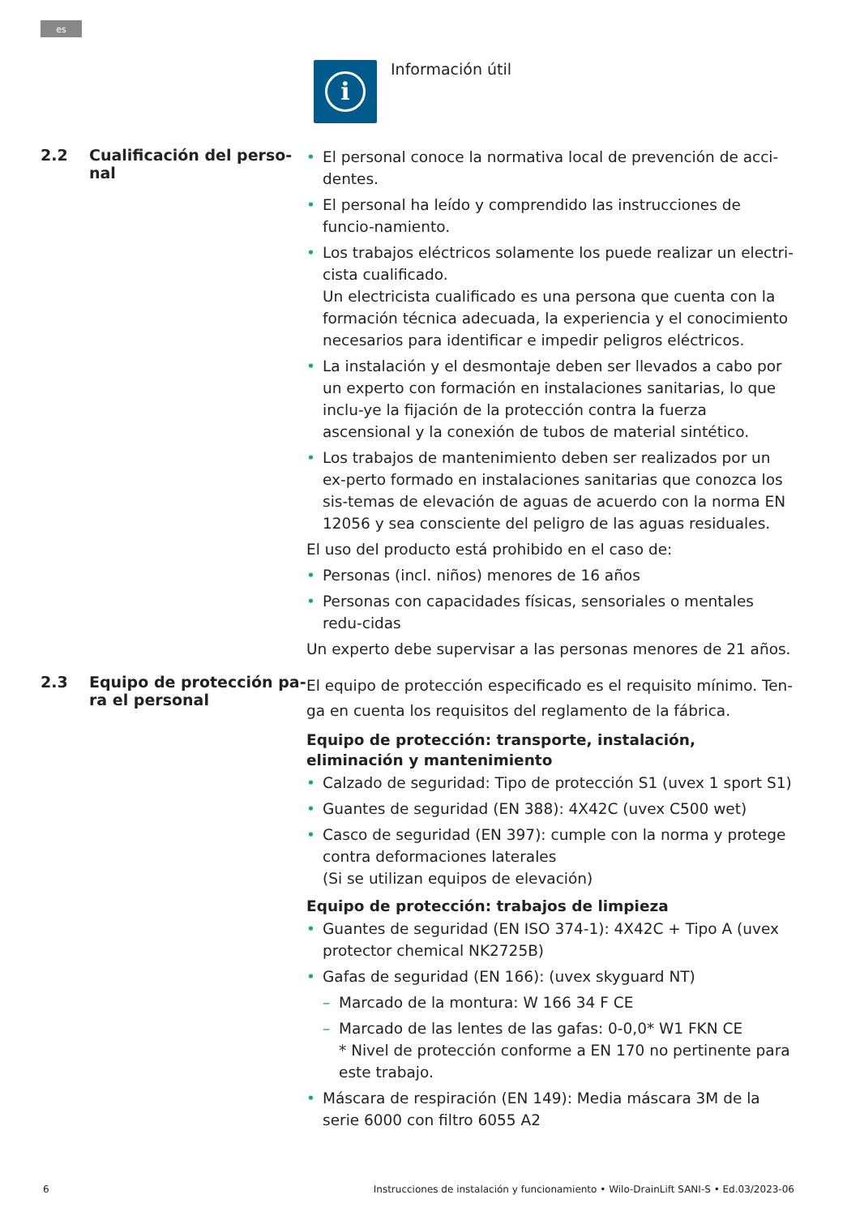es
i
Información útil
2.2 Cualificación del perso-
nal
El personal conoce la normativa local de prevención de acci-dentes.
El personal ha leído y comprendido las instrucciones de funcio-namiento.
Los trabajos eléctricos solamente los puede realizar un electri-cista cualificado.
Un electricista cualificado es una persona que cuenta con la formación técnica adecuada, la experiencia y el conocimiento necesarios para identificar e impedir peligros eléctricos.
La instalación y el desmontaje deben ser llevados a cabo por un experto con formación en instalaciones sanitarias, lo que inclu-ye la fijación de la protección contra la fuerza ascensional y la conexión de tubos de material sintético.
Los trabajos de mantenimiento deben ser realizados por un ex-perto formado en instalaciones sanitarias que conozca los sis-temas de elevación de aguas de acuerdo con la norma EN 12056 y sea consciente del peligro de las aguas residuales.
El uso del producto está prohibido en el caso de:
Personas (incl. niños) menores de 16 años
Personas con capacidades físicas, sensoriales o mentales redu-cidas
Un experto debe supervisar a las personas menores de 21 años.
2.3 Equipo de protección pa-
ra el personal
El equipo de protección especificado es el requisito mínimo. Ten-ga en cuenta los requisitos del reglamento de la fábrica.
Equipo de protección: transporte, instalación, eliminación y mantenimiento
Calzado de seguridad: Tipo de protección S1 (uvex 1 sport S1)
Guantes de seguridad (EN 388): 4X42C (uvex C500 wet)
Casco de seguridad (EN 397): cumple con la norma y protege contra deformaciones laterales
(Si se utilizan equipos de elevación)
Equipo de protección: trabajos de limpieza
Guantes de seguridad (EN ISO 374-1): 4X42C + Tipo A (uvex protector chemical NK2725B)
Gafas de seguridad (EN 166): (uvex skyguard NT)
Marcado de la montura: W 166 34 F CE
Marcado de las lentes de las gafas: 0-0,0* W1 FKN CE
* Nivel de protección conforme a EN 170 no pertinente para este trabajo.
Máscara de respiración (EN 149): Media máscara 3M de la serie 6000 con filtro 6055 A2
6 Instrucciones de instalación y funcionamiento • Wilo-DrainLift SANI-S • Ed.03/2023-06